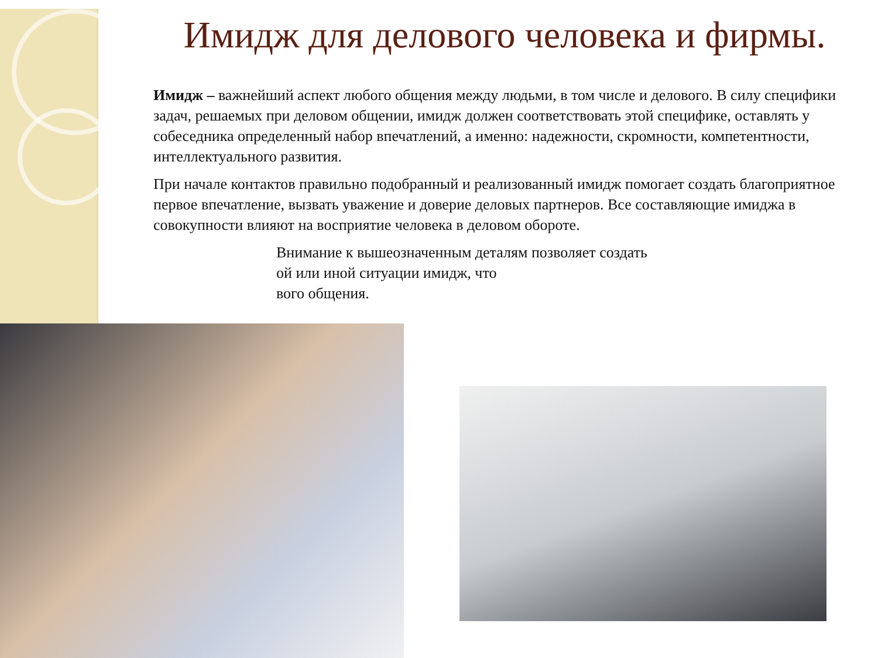Имидж для делового человека и фирмы.
Имидж – важнейший аспект любого общения между людьми, в том числе и делового. В силу специфики задач, решаемых при деловом общении, имидж должен соответствовать этой специфике, оставлять у собеседника определенный набор впечатлений, а именно: надежности, скромности, компетентности, интеллектуального развития.
При начале контактов правильно подобранный и реализованный имидж помогает создать благоприятное первое впечатление, вызвать уважение и доверие деловых партнеров. Все составляющие имиджа в совокупности влияют на восприятие человека в деловом обороте.
Внимание к вышеозначенным деталям позволяет создать
ой или иной ситуации имидж, что
вого общения.